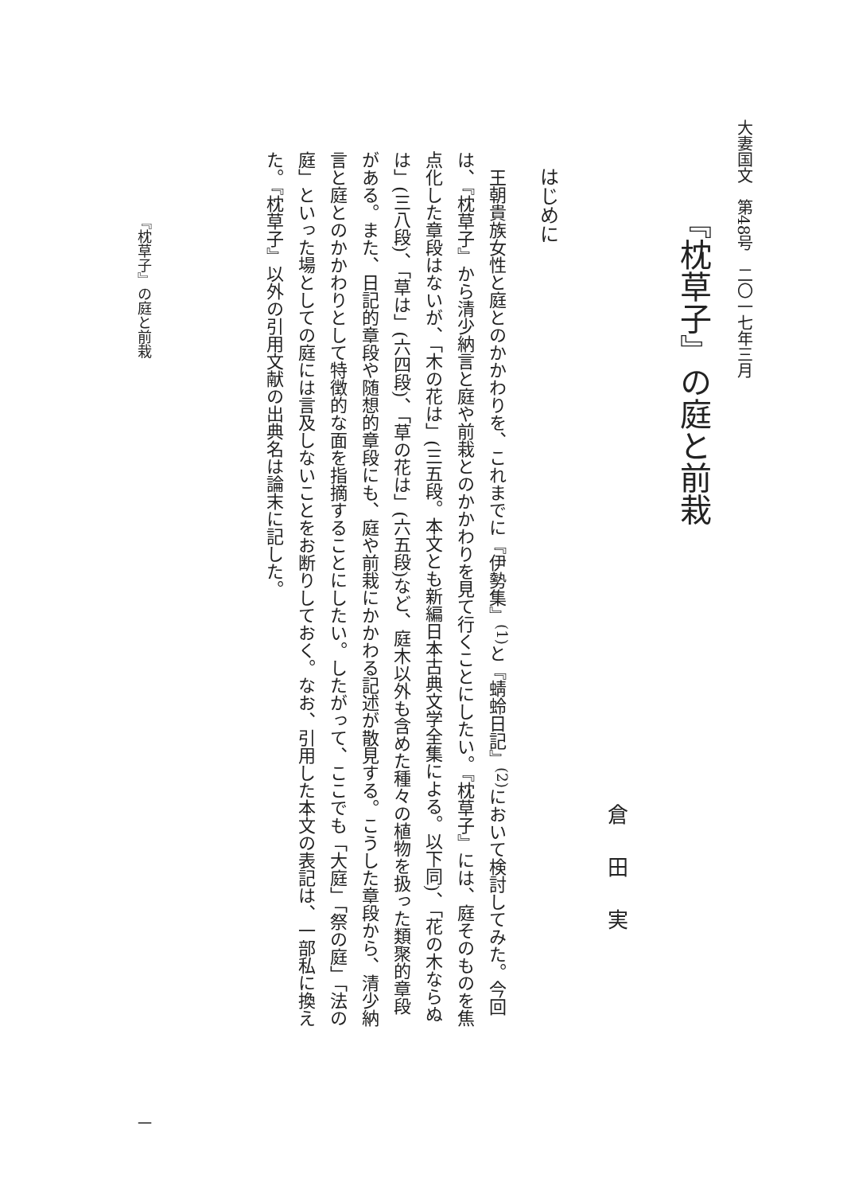大妻国文　第48号　二〇一七年三月
『枕草子』の庭と前栽
倉田実
はじめに
王朝貴族女性と庭とのかかわりを、これまでに『伊勢集』<sup>(1)</sup>と『蜻蛉日記』<sup>(2)</sup>において検討してみた。今回は、『枕草子』から清少納言と庭や前栽とのかかわりを見て行くことにしたい。『枕草子』には、庭そのものを焦点化した章段はないが、「木の花は」(三五段。本文とも新編日本古典文学全集による。以下同)、「花の木ならぬは」(三八段)、「草は」(六四段)、「草の花は」(六五段)など、庭木以外も含めた種々の植物を扱った類聚的章段がある。また、日記的章段や随想的章段にも、庭や前栽にかかわる記述が散見する。こうした章段から、清少納言と庭とのかかわりとして特徴的な面を指摘することにしたい。したがって、ここでも「大庭」「祭の庭」「法の庭」といった場としての庭には言及しないことをお断りしておく。なお、引用した本文の表記は、一部私に換えた。『枕草子』以外の引用文献の出典名は論末に記した。
『枕草子』の庭と前栽 一